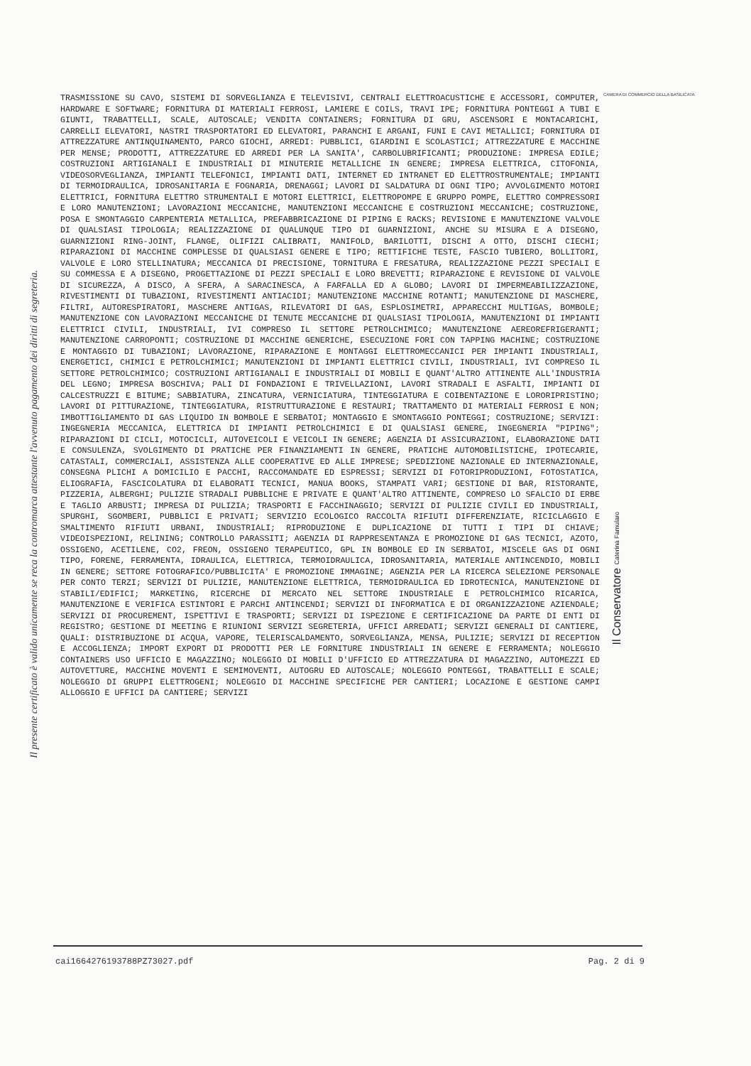Il presente certificato è valido unicamente se reca la contromarca attestante l'avvenuto pagamento dei diritti di segreteria.
CAMERA DI COMMERCIO DELLA BASILICATA
TRASMISSIONE SU CAVO, SISTEMI DI SORVEGLIANZA E TELEVISIVI, CENTRALI ELETTROACUSTICHE E ACCESSORI, COMPUTER, HARDWARE E SOFTWARE; FORNITURA DI MATERIALI FERROSI, LAMIERE E COILS, TRAVI IPE; FORNITURA PONTEGGI A TUBI E GIUNTI, TRABATTELLI, SCALE, AUTOSCALE; VENDITA CONTAINERS; FORNITURA DI GRU, ASCENSORI E MONTACARICHI, CARRELLI ELEVATORI, NASTRI TRASPORTATORI ED ELEVATORI, PARANCHI E ARGANI, FUNI E CAVI METALLICI; FORNITURA DI ATTREZZATURE ANTINQUINAMENTO, PARCO GIOCHI, ARREDI: PUBBLICI, GIARDINI E SCOLASTICI; ATTREZZATURE E MACCHINE PER MENSE; PRODOTTI, ATTREZZATURE ED ARREDI PER LA SANITA', CARBOLUBRIFICANTI; PRODUZIONE: IMPRESA EDILE; COSTRUZIONI ARTIGIANALI E INDUSTRIALI DI MINUTERIE METALLICHE IN GENERE; IMPRESA ELETTRICA, CITOFONIA, VIDEOSORVEGLIANZA, IMPIANTI TELEFONICI, IMPIANTI DATI, INTERNET ED INTRANET ED ELETTROSTRUMENTALE; IMPIANTI DI TERMOIDRAULICA, IDROSANITARIA E FOGNARIA, DRENAGGI; LAVORI DI SALDATURA DI OGNI TIPO; AVVOLGIMENTO MOTORI ELETTRICI, FORNITURA ELETTRO STRUMENTALI E MOTORI ELETTRICI, ELETTROPOMPE E GRUPPO POMPE, ELETTRO COMPRESSORI E LORO MANUTENZIONI; LAVORAZIONI MECCANICHE, MANUTENZIONI MECCANICHE E COSTRUZIONI MECCANICHE; COSTRUZIONE, POSA E SMONTAGGIO CARPENTERIA METALLICA, PREFABBRICAZIONE DI PIPING E RACKS; REVISIONE E MANUTENZIONE VALVOLE DI QUALSIASI TIPOLOGIA; REALIZZAZIONE DI QUALUNQUE TIPO DI GUARNIZIONI, ANCHE SU MISURA E A DISEGNO, GUARNIZIONI RING-JOINT, FLANGE, OLIFIZI CALIBRATI, MANIFOLD, BARILOTTI, DISCHI A OTTO, DISCHI CIECHI; RIPARAZIONI DI MACCHINE COMPLESSE DI QUALSIASI GENERE E TIPO; RETTIFICHE TESTE, FASCIO TUBIERO, BOLLITORI, VALVOLE E LORO STELLINATURA; MECCANICA DI PRECISIONE, TORNITURA E FRESATURA, REALIZZAZIONE PEZZI SPECIALI E SU COMMESSA E A DISEGNO, PROGETTAZIONE DI PEZZI SPECIALI E LORO BREVETTI; RIPARAZIONE E REVISIONE DI VALVOLE DI SICUREZZA, A DISCO, A SFERA, A SARACINESCA, A FARFALLA ED A GLOBO; LAVORI DI IMPERMEABILIZZAZIONE, RIVESTIMENTI DI TUBAZIONI, RIVESTIMENTI ANTIACIDI; MANUTENZIONE MACCHINE ROTANTI; MANUTENZIONE DI MASCHERE, FILTRI, AUTORESPIRATORI, MASCHERE ANTIGAS, RILEVATORI DI GAS, ESPLOSIMETRI, APPARECCHI MULTIGAS, BOMBOLE; MANUTENZIONE CON LAVORAZIONI MECCANICHE DI TENUTE MECCANICHE DI QUALSIASI TIPOLOGIA, MANUTENZIONI DI IMPIANTI ELETTRICI CIVILI, INDUSTRIALI, IVI COMPRESO IL SETTORE PETROLCHIMICO; MANUTENZIONE AEREOREFRIGERANTI; MANUTENZIONE CARROPONTI; COSTRUZIONE DI MACCHINE GENERICHE, ESECUZIONE FORI CON TAPPING MACHINE; COSTRUZIONE E MONTAGGIO DI TUBAZIONI; LAVORAZIONE, RIPARAZIONE E MONTAGGI ELETTROMECCANICI PER IMPIANTI INDUSTRIALI, ENERGETICI, CHIMICI E PETROLCHIMICI; MANUTENZIONI DI IMPIANTI ELETTRICI CIVILI, INDUSTRIALI, IVI COMPRESO IL SETTORE PETROLCHIMICO; COSTRUZIONI ARTIGIANALI E INDUSTRIALI DI MOBILI E QUANT'ALTRO ATTINENTE ALL'INDUSTRIA DEL LEGNO; IMPRESA BOSCHIVA; PALI DI FONDAZIONI E TRIVELLAZIONI, LAVORI STRADALI E ASFALTI, IMPIANTI DI CALCESTRUZZI E BITUME; SABBIATURA, ZINCATURA, VERNICIATURA, TINTEGGIATURA E COIBENTAZIONE E LORORIPRISTINO; LAVORI DI PITTURAZIONE, TINTEGGIATURA, RISTRUTTURAZIONE E RESTAURI; TRATTAMENTO DI MATERIALI FERROSI E NON; IMBOTTIGLIAMENTO DI GAS LIQUIDO IN BOMBOLE E SERBATOI; MONTAGGIO E SMONTAGGIO PONTEGGI; COSTRUZIONE; SERVIZI: INGEGNERIA MECCANICA, ELETTRICA DI IMPIANTI PETROLCHIMICI E DI QUALSIASI GENERE, INGEGNERIA "PIPING"; RIPARAZIONI DI CICLI, MOTOCICLI, AUTOVEICOLI E VEICOLI IN GENERE; AGENZIA DI ASSICURAZIONI, ELABORAZIONE DATI E CONSULENZA, SVOLGIMENTO DI PRATICHE PER FINANZIAMENTI IN GENERE, PRATICHE AUTOMOBILISTICHE, IPOTECARIE, CATASTALI, COMMERCIALI, ASSISTENZA ALLE COOPERATIVE ED ALLE IMPRESE; SPEDIZIONE NAZIONALE ED INTERNAZIONALE, CONSEGNA PLICHI A DOMICILIO E PACCHI, RACCOMANDATE ED ESPRESSI; SERVIZI DI FOTORIPRODUZIONI, FOTOSTATICA, ELIOGRAFIA, FASCICOLATURA DI ELABORATI TECNICI, MANUA BOOKS, STAMPATI VARI; GESTIONE DI BAR, RISTORANTE, PIZZERIA, ALBERGHI; PULIZIE STRADALI PUBBLICHE E PRIVATE E QUANT'ALTRO ATTINENTE, COMPRESO LO SFALCIO DI ERBE E TAGLIO ARBUSTI; IMPRESA DI PULIZIA; TRASPORTI E FACCHINAGGIO; SERVIZI DI PULIZIE CIVILI ED INDUSTRIALI, SPURGHI, SGOMBERI, PUBBLICI E PRIVATI; SERVIZIO ECOLOGICO RACCOLTA RIFIUTI DIFFERENZIATE, RICICLAGGIO E SMALTIMENTO RIFIUTI URBANI, INDUSTRIALI; RIPRODUZIONE E DUPLICAZIONE DI TUTTI I TIPI DI CHIAVE; VIDEOISPEZIONI, RELINING; CONTROLLO PARASSITI; AGENZIA DI RAPPRESENTANZA E PROMOZIONE DI GAS TECNICI, AZOTO, OSSIGENO, ACETILENE, CO2, FREON, OSSIGENO TERAPEUTICO, GPL IN BOMBOLE ED IN SERBATOI, MISCELE GAS DI OGNI TIPO, FORENE, FERRAMENTA, IDRAULICA, ELETTRICA, TERMOIDRAULICA, IDROSANITARIA, MATERIALE ANTINCENDIO, MOBILI IN GENERE; SETTORE FOTOGRAFICO/PUBBLICITA' E PROMOZIONE IMMAGINE; AGENZIA PER LA RICERCA SELEZIONE PERSONALE PER CONTO TERZI; SERVIZI DI PULIZIE, MANUTENZIONE ELETTRICA, TERMOIDRAULICA ED IDROTECNICA, MANUTENZIONE DI STABILI/EDIFICI; MARKETING, RICERCHE DI MERCATO NEL SETTORE INDUSTRIALE E PETROLCHIMICO RICARICA, MANUTENZIONE E VERIFICA ESTINTORI E PARCHI ANTINCENDI; SERVIZI DI INFORMATICA E DI ORGANIZZAZIONE AZIENDALE; SERVIZI DI PROCUREMENT, ISPETTIVI E TRASPORTI; SERVIZI DI ISPEZIONE E CERTIFICAZIONE DA PARTE DI ENTI DI REGISTRO; GESTIONE DI MEETING E RIUNIONI SERVIZI SEGRETERIA, UFFICI ARREDATI; SERVIZI GENERALI DI CANTIERE, QUALI: DISTRIBUZIONE DI ACQUA, VAPORE, TELERISCALDAMENTO, SORVEGLIANZA, MENSA, PULIZIE; SERVIZI DI RECEPTION E ACCOGLIENZA; IMPORT EXPORT DI PRODOTTI PER LE FORNITURE INDUSTRIALI IN GENERE E FERRAMENTA; NOLEGGIO CONTAINERS USO UFFICIO E MAGAZZINO; NOLEGGIO DI MOBILI D'UFFICIO ED ATTREZZATURA DI MAGAZZINO, AUTOMEZZI ED AUTOVETTURE, MACCHINE MOVENTI E SEMIMOVENTI, AUTOGRU ED AUTOSCALE; NOLEGGIO PONTEGGI, TRABATTELLI E SCALE; NOLEGGIO DI GRUPPI ELETTROGENI; NOLEGGIO DI MACCHINE SPECIFICHE PER CANTIERI; LOCAZIONE E GESTIONE CAMPI ALLOGGIO E UFFICI DA CANTIERE; SERVIZI
Il Conservatore Caterina Famularo
cai1664276193788PZ73027.pdf Pag. 2 di 9